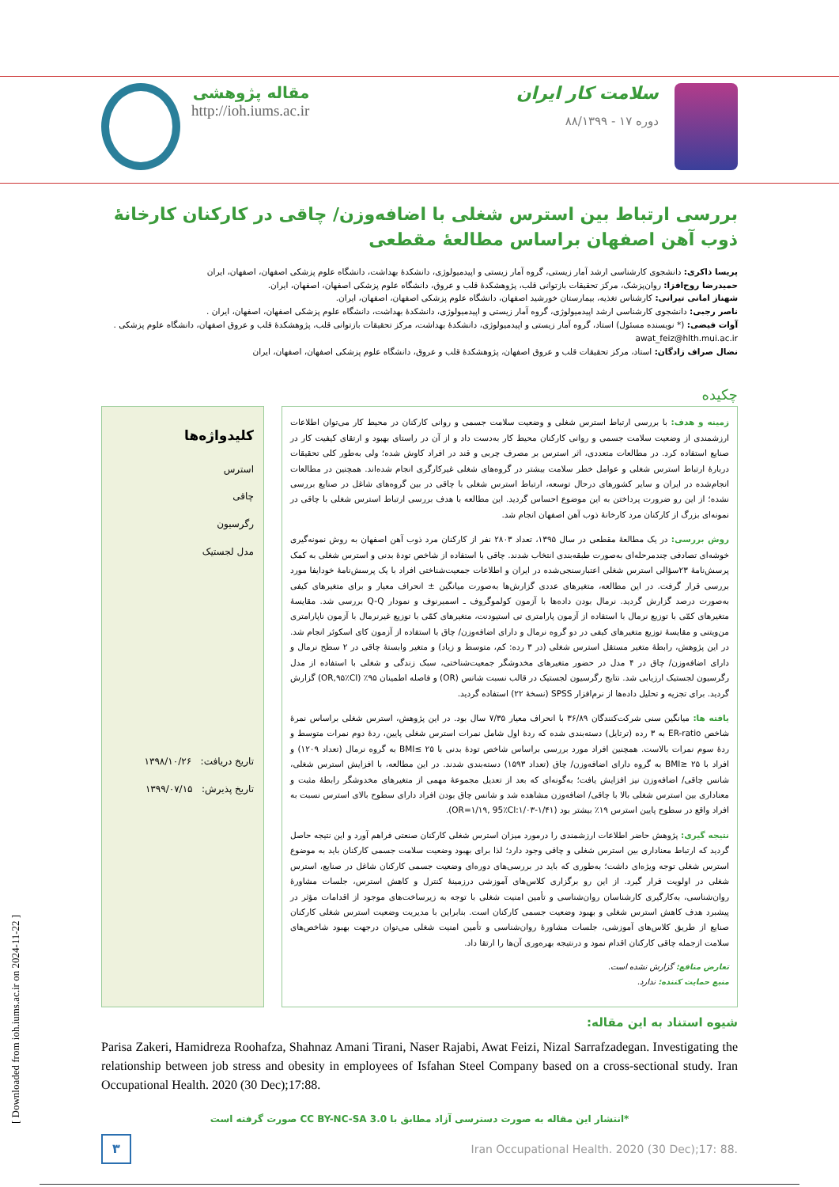مقاله پژوهشی
http://ioh.iums.ac.ir
سلامت کار ایران
دوره ۱۷ - ۸۸/۱۳۹۹
بررسی ارتباط بین استرس شغلی با اضافه‌وزن/ چاقی در کارکنان کارخانۀ ذوب آهن اصفهان براساس مطالعۀ مقطعی
پریسا ذاکری: دانشجوی کارشناسی ارشد آمار زیستی، گروه آمار زیستی و اپیدمیولوژی، دانشکدۀ بهداشت، دانشگاه علوم پزشکی اصفهان، اصفهان، ایران
حمیدرضا روح‌افزا: روان‌پزشک، مرکز تحقیقات بازتوانی قلب، پژوهشکدۀ قلب و عروق، دانشگاه علوم پزشکی اصفهان، اصفهان، ایران.
شهناز امانی تیرانی: کارشناس تغذیه، بیمارستان خورشید اصفهان، دانشگاه علوم پزشکی اصفهان، اصفهان، ایران.
ناصر رجبی: دانشجوی کارشناسی ارشد اپیدمیولوژی، گروه آمار زیستی و اپیدمیولوژی، دانشکدۀ بهداشت، دانشگاه علوم پزشکی اصفهان، اصفهان، ایران .
آوات فیضی: (* نویسنده مسئول) استاد، گروه آمار زیستی و اپیدمیولوژی، دانشکدۀ بهداشت، مرکز تحقیقات بازتوانی قلب، پژوهشکدۀ قلب و عروق اصفهان، دانشگاه علوم پزشکی . awat_feiz@hlth.mui.ac.ir
نضال صراف زادگان: استاد، مرکز تحقیقات قلب و عروق اصفهان، پژوهشکدۀ قلب و عروق، دانشگاه علوم پزشکی اصفهان، اصفهان، ایران
چکیده
زمینه و هدف: با بررسی ارتباط استرس شغلی و وضعیت سلامت جسمی و روانی کارکنان در محیط کار می‌توان اطلاعات ارزشمندی از وضعیت سلامت جسمی و روانی کارکنان محیط کار به‌دست داد و از آن در راستای بهبود و ارتقای کیفیت کار در صنایع استفاده کرد. در مطالعات متعددی، اثر استرس بر مصرف چربی و قند در افراد کاوش شده؛ ولی به‌طور کلی تحقیقات دربارۀ ارتباط استرس شغلی و عوامل خطر سلامت بیشتر در گروه‌های شغلی غیرکارگری انجام شده‌اند. همچنین در مطالعات انجام‌شده در ایران و سایر کشورهای درحال توسعه، ارتباط استرس شغلی با چاقی در بین گروه‌های شاغل در صنایع بررسی نشده؛ از این رو ضرورت پرداختن به این موضوع احساس گردید. این مطالعه با هدف بررسی ارتباط استرس شغلی با چاقی در نمونه‌ای بزرگ از کارکنان مرد کارخانۀ ذوب آهن اصفهان انجام شد.
روش بررسی: در یک مطالعۀ مقطعی در سال ۱۳۹۵، تعداد ۲۸۰۳ نفر از کارکنان مرد ذوب آهن اصفهان به روش نمونه‌گیری خوشه‌ای تصادفی چندمرحله‌ای به‌صورت طبقه‌بندی انتخاب شدند. چاقی با استفاده از شاخص تودۀ بدنی و استرس شغلی به کمک پرسش‌نامۀ ۲۳سؤالی استرس شغلی اعتبارسنجی‌شده در ایران و اطلاعات جمعیت‌شناختی افراد با یک پرسش‌نامۀ خودایفا مورد بررسی قرار گرفت. در این مطالعه، متغیرهای عددی گزارش‌ها به‌صورت میانگین ± انحراف معیار و برای متغیرهای کیفی به‌صورت درصد گزارش گردید. نرمال بودن داده‌ها با آزمون کولموگروف ـ اسمیرنوف و نمودار Q-Q بررسی شد. مقایسۀ متغیرهای کمّی با توزیع نرمال با استفاده از آزمون پارامتری تی استیودنت، متغیرهای کمّی با توزیع غیرنرمال با آزمون ناپارامتری من‌ویتنی و مقایسۀ توزیع متغیرهای کیفی در دو گروه نرمال و دارای اضافه‌وزن/ چاق با استفاده از آزمون کای اسکوئر انجام شد. در این پژوهش، رابطۀ متغیر مستقل استرس شغلی (در ۳ رده: کم، متوسط و زیاد) و متغیر وابستۀ چاقی در ۲ سطح نرمال و دارای اضافه‌وزن/ چاق در ۴ مدل در حضور متغیرهای مخدوشگر جمعیت‌شناختی، سبک زندگی و شغلی با استفاده از مدل رگرسیون لجستیک ارزیابی شد. نتایج رگرسیون لجستیک در قالب نسبت شانس (OR) و فاصله اطمینان ۹۵٪ (OR,۹۵٪CI) گزارش گردید. برای تجزیه و تحلیل داده‌ها از نرم‌افزار SPSS (نسخۀ ۲۲) استفاده گردید.
یافته ها: میانگین سنی شرکت‌کنندگان ۳۶/۸۹ با انحراف معیار ۷/۳۵ سال بود. در این پژوهش، استرس شغلی براساس نمرۀ شاخص ER-ratio به ۳ رده (ترتایل) دسته‌بندی شده که ردۀ اول شامل نمرات استرس شغلی پایین، ردۀ دوم نمرات متوسط و ردۀ سوم نمرات بالاست. همچنین افراد مورد بررسی براساس شاخص تودۀ بدنی با ۲۵ ≥BMI به گروه نرمال (تعداد ۱۲۰۹) و افراد با ۲۵ ≤BMI به گروه دارای اضافه‌وزن/ چاق (تعداد ۱۵۹۳) دسته‌بندی شدند. در این مطالعه، با افزایش استرس شغلی، شانس چاقی/ اضافه‌وزن نیز افزایش یافت؛ به‌گونه‌ای که بعد از تعدیل مجموعۀ مهمی از متغیرهای مخدوشگر رابطۀ مثبت و معناداری بین استرس شغلی بالا با چاقی/ اضافه‌وزن مشاهده شد و شانس چاق بودن افراد دارای سطوح بالای استرس نسبت به افراد واقع در سطوح پایین استرس ۱۹٪ بیشتر بود (OR=۱/۱۹, 95٪CI:۱/۰۳-۱/۴۱).
نتیجه گیری: پژوهش حاضر اطلاعات ارزشمندی را درمورد میزان استرس شغلی کارکنان صنعتی فراهم آورد و این نتیجه حاصل گردید که ارتباط معناداری بین استرس شغلی و چاقی وجود دارد؛ لذا برای بهبود وضعیت سلامت جسمی کارکنان باید به موضوع استرس شغلی توجه ویژه‌ای داشت؛ به‌طوری که باید در بررسی‌های دوره‌ای وضعیت جسمی کارکنان شاغل در صنایع، استرس شغلی در اولویت قرار گیرد. از این رو برگزاری کلاس‌های آموزشی درزمینۀ کنترل و کاهش استرس، جلسات مشاورۀ روان‌شناسی، به‌کارگیری کارشناسان روان‌شناسی و تأمین امنیت شغلی با توجه به زیرساخت‌های موجود از اقدامات مؤثر در پیشبرد هدف کاهش استرس شغلی و بهبود وضعیت جسمی کارکنان است. بنابراین با مدیریت وضعیت استرس شغلی کارکنان صنایع از طریق کلاس‌های آموزشی، جلسات مشاورۀ روان‌شناسی و تأمین امنیت شغلی می‌توان درجهت بهبود شاخص‌های سلامت ازجمله چاقی کارکنان اقدام نمود و درنتیجه بهره‌وری آن‌ها را ارتقا داد.
تعارض منافع: گزارش نشده است.
منبع حمایت کننده: ندارد.
کلیدواژه‌ها
استرس
چاقی
رگرسیون
مدل لجستیک
تاریخ دریافت: ۱۳۹۸/۱۰/۲۶
تاریخ پذیرش: ۱۳۹۹/۰۷/۱۵
شیوه استناد به این مقاله:
Parisa Zakeri, Hamidreza Roohafza, Shahnaz Amani Tirani, Naser Rajabi, Awat Feizi, Nizal Sarrafzadegan. Investigating the relationship between job stress and obesity in employees of Isfahan Steel Company based on a cross-sectional study. Iran Occupational Health. 2020 (30 Dec);17:88.
*انتشار این مقاله به صورت دسترسی آزاد مطابق با CC BY-NC-SA 3.0 صورت گرفته است
Iran Occupational Health. 2020 (30 Dec);17: 88.
۳
[ Downloaded from ioh.iums.ac.ir on 2024-11-22 ]